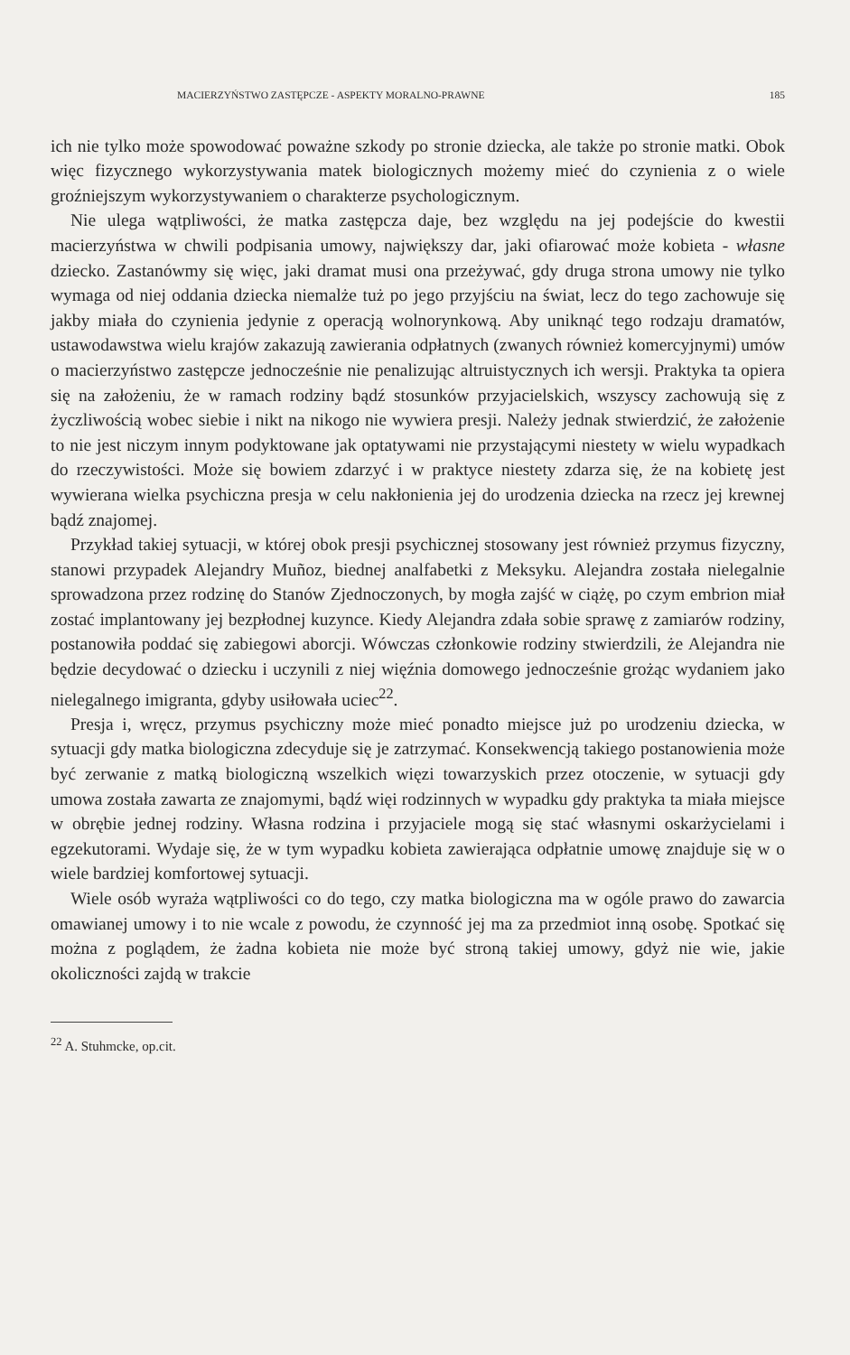MACIERZYŃSTWO ZASTĘPCZE - ASPEKTY MORALNO-PRAWNE 185
ich nie tylko może spowodować poważne szkody po stronie dziecka, ale także po stronie matki. Obok więc fizycznego wykorzystywania matek biologicznych możemy mieć do czynienia z o wiele groźniejszym wykorzystywaniem o charakterze psychologicznym.
Nie ulega wątpliwości, że matka zastępcza daje, bez względu na jej podejście do kwestii macierzyństwa w chwili podpisania umowy, największy dar, jaki ofiarować może kobieta - własne dziecko. Zastanówmy się więc, jaki dramat musi ona przeżywać, gdy druga strona umowy nie tylko wymaga od niej oddania dziecka niemalże tuż po jego przyjściu na świat, lecz do tego zachowuje się jakby miała do czynienia jedynie z operacją wolnorynkową. Aby uniknąć tego rodzaju dramatów, ustawodawstwa wielu krajów zakazują zawierania odpłatnych (zwanych również komercyjnymi) umów o macierzyństwo zastępcze jednocześnie nie penalizując altruistycznych ich wersji. Praktyka ta opiera się na założeniu, że w ramach rodziny bądź stosunków przyjacielskich, wszyscy zachowują się z życzliwością wobec siebie i nikt na nikogo nie wywiera presji. Należy jednak stwierdzić, że założenie to nie jest niczym innym podyktowane jak optatywami nie przystającymi niestety w wielu wypadkach do rzeczywistości. Może się bowiem zdarzyć i w praktyce niestety zdarza się, że na kobietę jest wywierana wielka psychiczna presja w celu nakłonienia jej do urodzenia dziecka na rzecz jej krewnej bądź znajomej.
Przykład takiej sytuacji, w której obok presji psychicznej stosowany jest również przymus fizyczny, stanowi przypadek Alejandry Muñoz, biednej analfabetki z Meksyku. Alejandra została nielegalnie sprowadzona przez rodzinę do Stanów Zjednoczonych, by mogła zajść w ciążę, po czym embrion miał zostać implantowany jej bezpłodnej kuzynce. Kiedy Alejandra zdała sobie sprawę z zamiarów rodziny, postanowiła poddać się zabiegowi aborcji. Wówczas członkowie rodziny stwierdzili, że Alejandra nie będzie decydować o dziecku i uczynili z niej więźnia domowego jednocześnie grożąc wydaniem jako nielegalnego imigranta, gdyby usiłowała uciec<sup>22</sup>.
Presja i, wręcz, przymus psychiczny może mieć ponadto miejsce już po urodzeniu dziecka, w sytuacji gdy matka biologiczna zdecyduje się je zatrzymać. Konsekwencją takiego postanowienia może być zerwanie z matką biologiczną wszelkich więzi towarzyskich przez otoczenie, w sytuacji gdy umowa została zawarta ze znajomymi, bądź więi rodzinnych w wypadku gdy praktyka ta miała miejsce w obrębie jednej rodziny. Własna rodzina i przyjaciele mogą się stać własnymi oskarżycielami i egzekutorami. Wydaje się, że w tym wypadku kobieta zawierająca odpłatnie umowę znajduje się w o wiele bardziej komfortowej sytuacji.
Wiele osób wyraża wątpliwości co do tego, czy matka biologiczna ma w ogóle prawo do zawarcia omawianej umowy i to nie wcale z powodu, że czynność jej ma za przedmiot inną osobę. Spotkać się można z poglądem, że żadna kobieta nie może być stroną takiej umowy, gdyż nie wie, jakie okoliczności zajdą w trakcie
<sup>22</sup> A. Stuhmcke, op.cit.